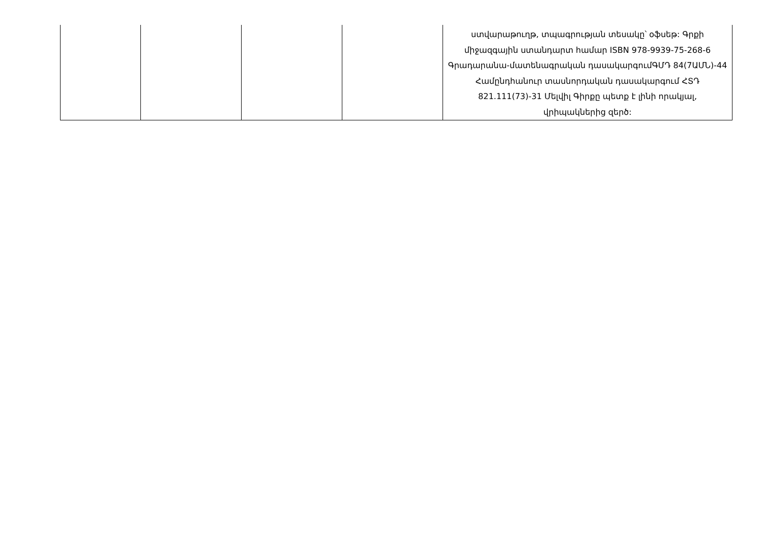| | | | | ստվարաթուղթ, տպագրության տեսակը՝ օֆսեթ: Գրքի միջազգային ստանդարտ համար ISBN 978-9939-75-268-6 Գրադարանա-մատենագրական դասակարգումԳՄԴ 84(7ԱՄՆ)-44 Համընդհանուր տասնորդական դասակարգում ՀՏԴ 821.111(73)-31 Մելվիլ Գիրքը պետք է լինի որակյալ, վրիպակներից զերծ: |